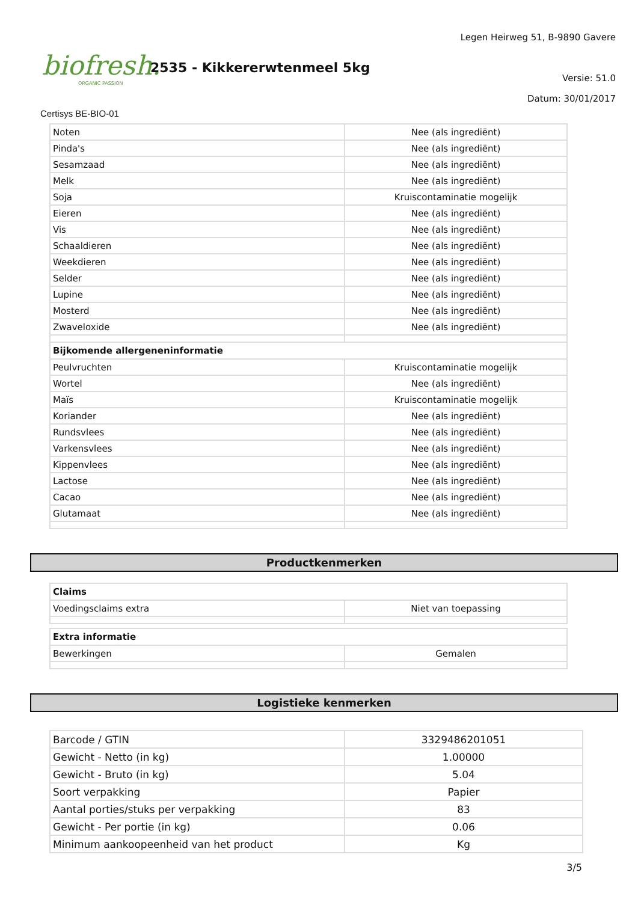biofresh.
ORGANIC PASSION
2535 - Kikkererwtenmeel 5kg
Legen Heirweg 51, B-9890 Gavere
Versie: 51.0
Datum: 30/01/2017
Certisys BE-BIO-01
| Noten | Nee (als ingrediënt) |
| Pinda's | Nee (als ingrediënt) |
| Sesamzaad | Nee (als ingrediënt) |
| Melk | Nee (als ingrediënt) |
| Soja | Kruiscontaminatie mogelijk |
| Eieren | Nee (als ingrediënt) |
| Vis | Nee (als ingrediënt) |
| Schaaldieren | Nee (als ingrediënt) |
| Weekdieren | Nee (als ingrediënt) |
| Selder | Nee (als ingrediënt) |
| Lupine | Nee (als ingrediënt) |
| Mosterd | Nee (als ingrediënt) |
| Zwaveloxide | Nee (als ingrediënt) |
| Bijkomende allergeneninformatie | |
| Peulvruchten | Kruiscontaminatie mogelijk |
| Wortel | Nee (als ingrediënt) |
| Maïs | Kruiscontaminatie mogelijk |
| Koriander | Nee (als ingrediënt) |
| Rundsvlees | Nee (als ingrediënt) |
| Varkensvlees | Nee (als ingrediënt) |
| Kippenvlees | Nee (als ingrediënt) |
| Lactose | Nee (als ingrediënt) |
| Cacao | Nee (als ingrediënt) |
| Glutamaat | Nee (als ingrediënt) |
Productkenmerken
| Claims | |
| --- | --- |
| Voedingsclaims extra | Niet van toepassing |
| Extra informatie | |
| --- | --- |
| Bewerkingen | Gemalen |
Logistieke kenmerken
| Barcode / GTIN | 3329486201051 |
| Gewicht - Netto (in kg) | 1.00000 |
| Gewicht - Bruto (in kg) | 5.04 |
| Soort verpakking | Papier |
| Aantal porties/stuks per verpakking | 83 |
| Gewicht - Per portie (in kg) | 0.06 |
| Minimum aankoopeenheid van het product | Kg |
3/5